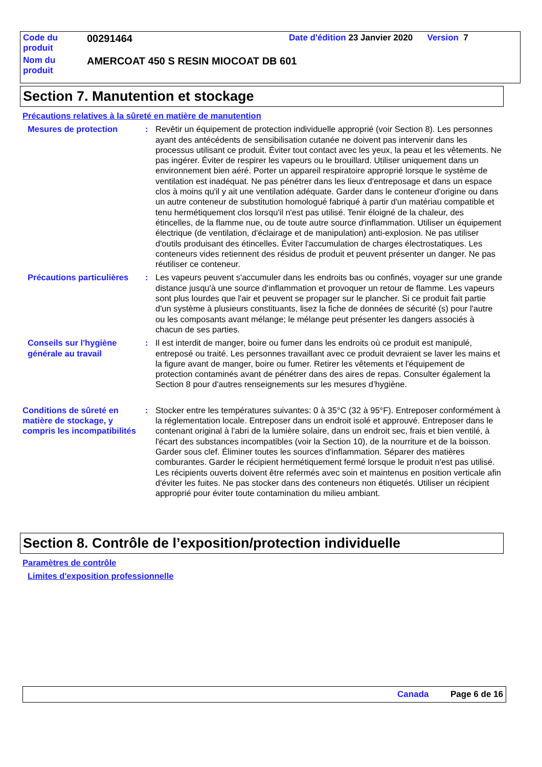| Code du produit | 00291464 | Date d'édition 23 Janvier 2020 Version 7 |
| Nom du produit | AMERCOAT 450 S RESIN MIOCOAT DB 601 | |
Section 7. Manutention et stockage
Précautions relatives à la sûreté en matière de manutention
Mesures de protection : Revêtir un équipement de protection individuelle approprié (voir Section 8). Les personnes ayant des antécédents de sensibilisation cutanée ne doivent pas intervenir dans les processus utilisant ce produit. Éviter tout contact avec les yeux, la peau et les vêtements. Ne pas ingérer. Éviter de respirer les vapeurs ou le brouillard. Utiliser uniquement dans un environnement bien aéré. Porter un appareil respiratoire approprié lorsque le système de ventilation est inadéquat. Ne pas pénétrer dans les lieux d'entreposage et dans un espace clos à moins qu'il y ait une ventilation adéquate. Garder dans le conteneur d'origine ou dans un autre conteneur de substitution homologué fabriqué à partir d'un matériau compatible et tenu hermétiquement clos lorsqu'il n'est pas utilisé. Tenir éloigné de la chaleur, des étincelles, de la flamme nue, ou de toute autre source d'inflammation. Utiliser un équipement électrique (de ventilation, d'éclairage et de manipulation) anti-explosion. Ne pas utiliser d'outils produisant des étincelles. Éviter l'accumulation de charges électrostatiques. Les conteneurs vides retiennent des résidus de produit et peuvent présenter un danger. Ne pas réutiliser ce conteneur.
Précautions particulières
: Les vapeurs peuvent s'accumuler dans les endroits bas ou confinés, voyager sur une grande distance jusqu'à une source d'inflammation et provoquer un retour de flamme. Les vapeurs sont plus lourdes que l'air et peuvent se propager sur le plancher. Si ce produit fait partie d'un système à plusieurs constituants, lisez la fiche de données de sécurité (s) pour l'autre ou les composants avant mélange; le mélange peut présenter les dangers associés à chacun de ses parties.
Conseils sur l'hygiène générale au travail
: Il est interdit de manger, boire ou fumer dans les endroits où ce produit est manipulé, entreposé ou traité. Les personnes travaillant avec ce produit devraient se laver les mains et la figure avant de manger, boire ou fumer. Retirer les vêtements et l'équipement de protection contaminés avant de pénétrer dans des aires de repas. Consulter également la Section 8 pour d'autres renseignements sur les mesures d’hygiène.
Conditions de sûreté en matière de stockage, y compris les incompatibilités
: Stocker entre les températures suivantes: 0 à 35°C (32 à 95°F). Entreposer conformément à la réglementation locale. Entreposer dans un endroit isolé et approuvé. Entreposer dans le contenant original à l'abri de la lumière solaire, dans un endroit sec, frais et bien ventilé, à l'écart des substances incompatibles (voir la Section 10), de la nourriture et de la boisson. Garder sous clef. Éliminer toutes les sources d'inflammation. Séparer des matières comburantes. Garder le récipient hermétiquement fermé lorsque le produit n'est pas utilisé. Les récipients ouverts doivent être refermés avec soin et maintenus en position verticale afin d'éviter les fuites. Ne pas stocker dans des conteneurs non étiquetés. Utiliser un récipient approprié pour éviter toute contamination du milieu ambiant.
Section 8. Contrôle de l’exposition/protection individuelle
Paramètres de contrôle
Limites d'exposition professionnelle
Canada Page 6 de 16